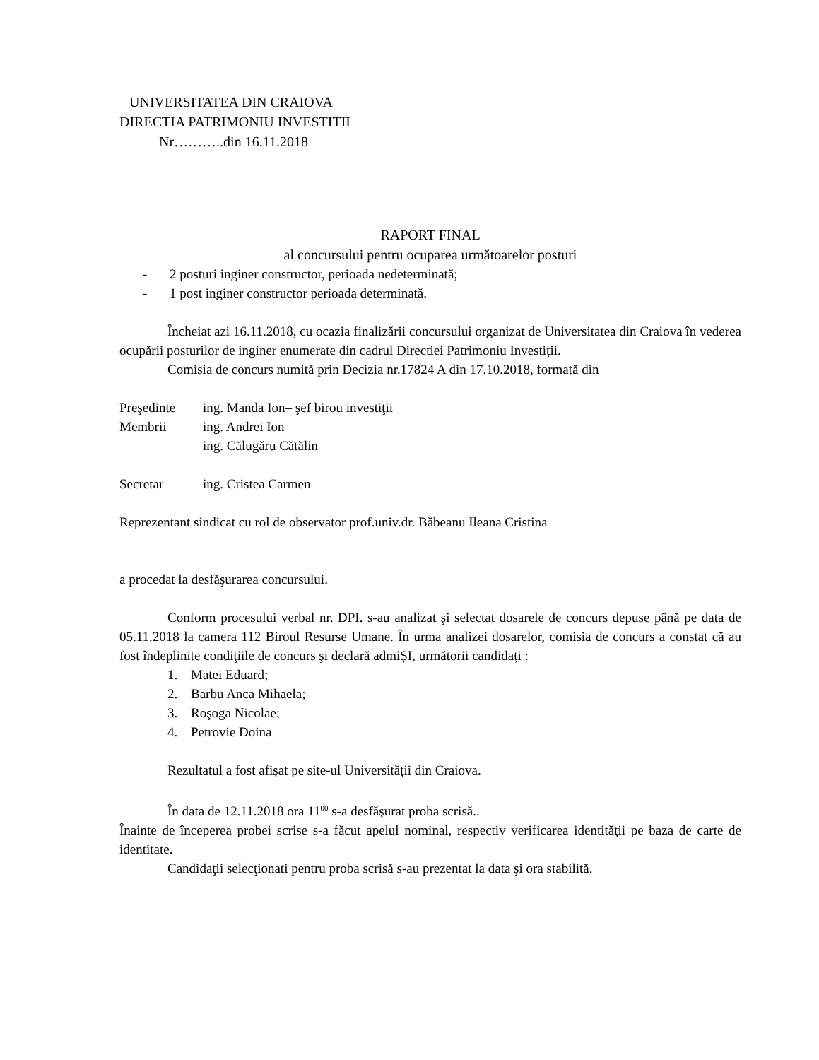UNIVERSITATEA DIN CRAIOVA
DIRECTIA PATRIMONIU INVESTITII
Nr………..din 16.11.2018
RAPORT FINAL
al concursului pentru ocuparea următoarelor posturi
- 2 posturi inginer constructor, perioada nedeterminată;
- 1 post inginer constructor perioada determinată.
Încheiat azi 16.11.2018, cu ocazia finalizării concursului organizat de Universitatea din Craiova în vederea ocupării posturilor de inginer enumerate din cadrul Directiei Patrimoniu Investiții.
Comisia de concurs numită prin Decizia nr.17824 A din 17.10.2018, formată din
Preşedinte ing. Manda Ion– şef birou investiţii
Membrii ing. Andrei Ion
ing. Călugăru Cătălin
Secretar ing. Cristea Carmen
Reprezentant sindicat cu rol de observator prof.univ.dr. Băbeanu Ileana Cristina
a procedat la desfăşurarea concursului.
Conform procesului verbal nr. DPI. s-au analizat şi selectat dosarele de concurs depuse până pe data de 05.11.2018 la camera 112 Biroul Resurse Umane. În urma analizei dosarelor, comisia de concurs a constat că au fost îndeplinite condiţiile de concurs şi declară admiȘI, următorii candidați :
1. Matei Eduard;
2. Barbu Anca Mihaela;
3. Roşoga Nicolae;
4. Petrovie Doina
Rezultatul a fost afişat pe site-ul Universității din Craiova.
În data de 12.11.2018 ora 11<sup>00</sup> s-a desfăşurat proba scrisă..
Înainte de începerea probei scrise s-a făcut apelul nominal, respectiv verificarea identităţii pe baza de carte de identitate.
Candidaţii selecţionati pentru proba scrisă s-au prezentat la data şi ora stabilită.